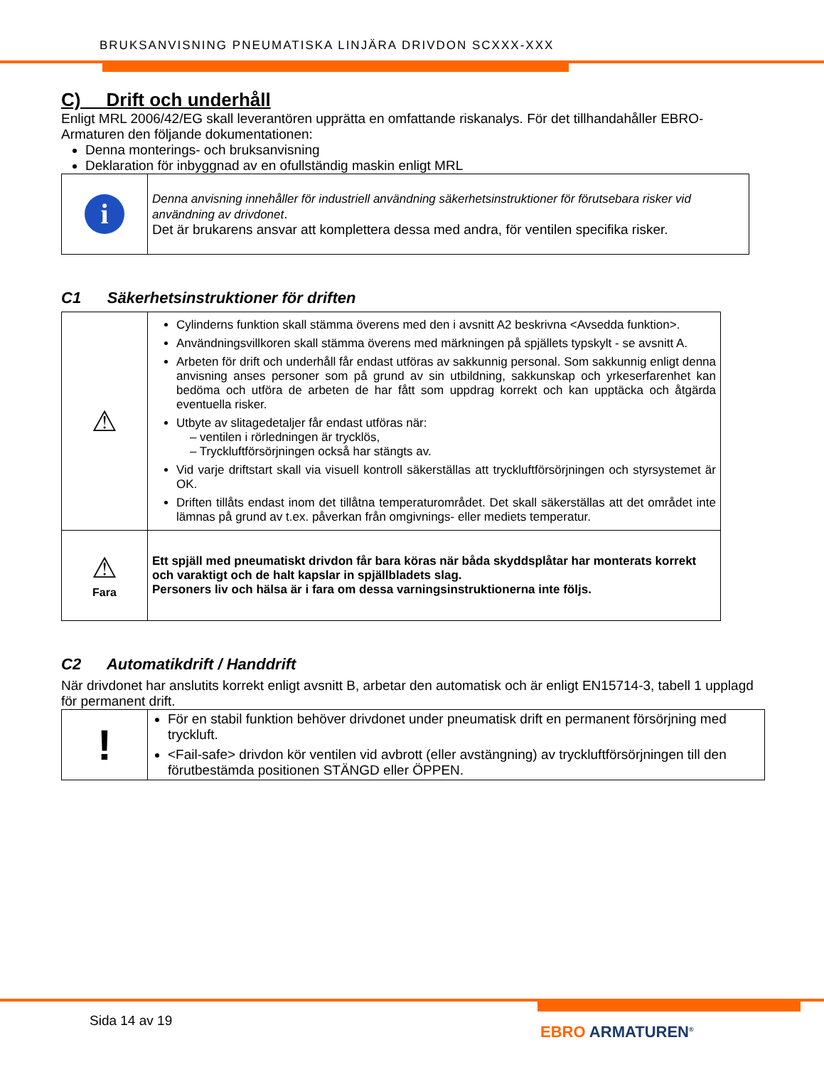BRUKSANVISNING PNEUMATISKA LINJÄRA DRIVDON SCXXX-XXX
C) Drift och underhåll
Enligt MRL 2006/42/EG skall leverantören upprätta en omfattande riskanalys. För det tillhandahåller EBRO-Armaturen den följande dokumentationen:
Denna monterings- och bruksanvisning
Deklaration för inbyggnad av en ofullständig maskin enligt MRL
| i | Denna anvisning innehåller för industriell användning säkerhetsinstruktioner för förutsebara risker vid användning av drivdonet . Det är brukarens ansvar att komplettera dessa med andra, för ventilen specifika risker. |
C1 Säkerhetsinstruktioner för driften
| ⚠ | Cylinderns funktion skall stämma överens med den i avsnitt A2 beskrivna <Avsedda funktion>. Användningsvillkoren skall stämma överens med märkningen på spjällets typskylt - se avsnitt A. Arbeten för drift och underhåll får endast utföras av sakkunnig personal. Som sakkunnig enligt denna anvisning anses personer som på grund av sin utbildning, sakkunskap och yrkeserfarenhet kan bedöma och utföra de arbeten de har fått som uppdrag korrekt och kan upptäcka och åtgärda eventuella risker. Utbyte av slitagedetaljer får endast utföras när: – ventilen i rörledningen är trycklös, – Tryckluftförsörjningen också har stängts av. Vid varje driftstart skall via visuell kontroll säkerställas att tryckluftförsörjningen och styrsystemet är OK. Driften tillåts endast inom det tillåtna temperaturområdet. Det skall säkerställas att det området inte lämnas på grund av t.ex. påverkan från omgivnings- eller mediets temperatur. |
| ⚠ Fara | Ett spjäll med pneumatiskt drivdon får bara köras när båda skyddsplåtar har monterats korrekt och varaktigt och de halt kapslar in spjällbladets slag. Personers liv och hälsa är i fara om dessa varningsinstruktionerna inte följs. |
C2 Automatikdrift / Handdrift
När drivdonet har anslutits korrekt enligt avsnitt B, arbetar den automatisk och är enligt EN15714-3, tabell 1 upplagd för permanent drift.
| ! | För en stabil funktion behöver drivdonet under pneumatisk drift en permanent försörjning med tryckluft. <Fail-safe> drivdon kör ventilen vid avbrott (eller avstängning) av tryckluftförsörjningen till den förutbestämda positionen STÄNGD eller ÖPPEN. |
Sida 14 av 19
EBRO ARMATUREN<sup>®</sup>